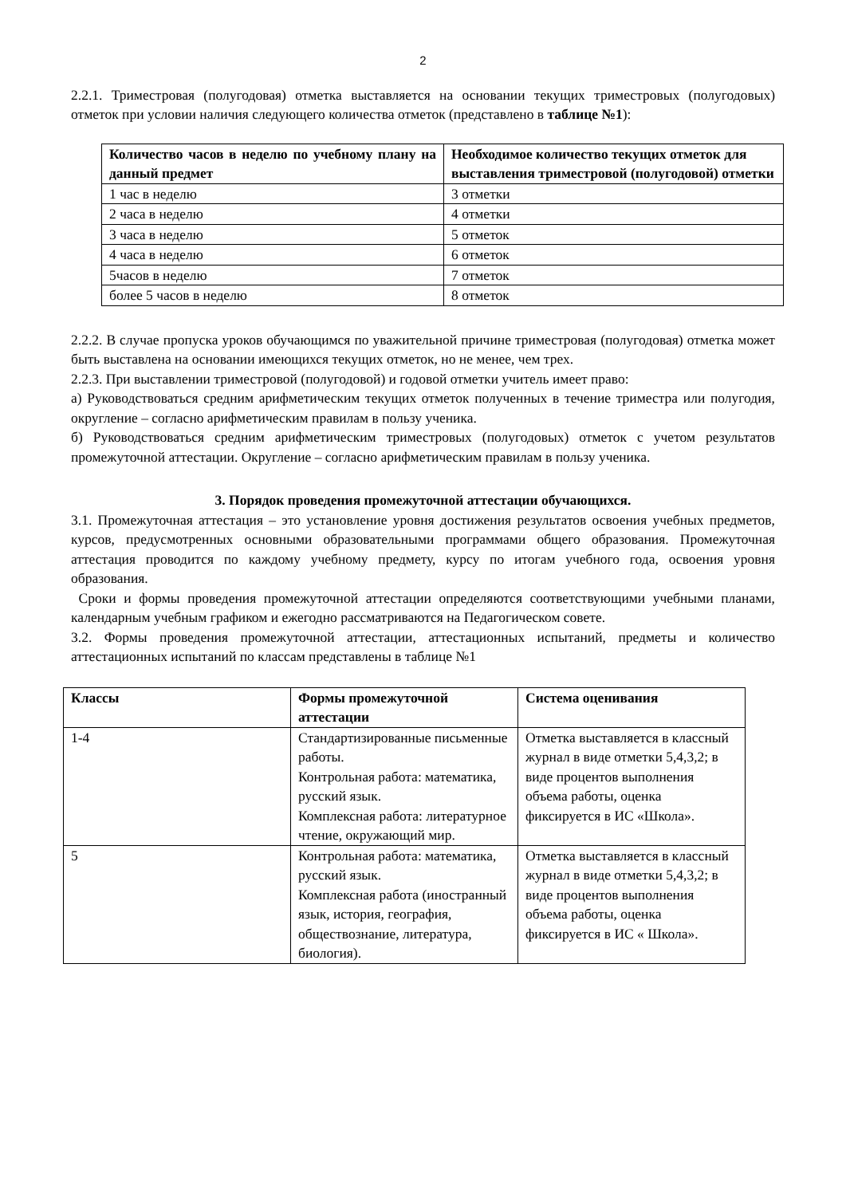2
2.2.1. Триместровая (полугодовая) отметка выставляется на основании текущих триместровых (полугодовых) отметок при условии наличия следующего количества отметок (представлено в таблице №1):
| Количество часов в неделю по учебному плану на данный предмет | Необходимое количество текущих отметок для выставления триместровой (полугодовой) отметки |
| --- | --- |
| 1 час в неделю | 3 отметки |
| 2 часа в неделю | 4 отметки |
| 3 часа в неделю | 5 отметок |
| 4 часа в неделю | 6 отметок |
| 5часов в неделю | 7 отметок |
| более 5 часов в неделю | 8 отметок |
2.2.2. В случае пропуска уроков обучающимся по уважительной причине триместровая (полугодовая) отметка может быть выставлена на основании имеющихся текущих отметок, но не менее, чем трех.
2.2.3. При выставлении триместровой (полугодовой) и годовой отметки учитель имеет право:
а) Руководствоваться средним арифметическим текущих отметок полученных в течение триместра или полугодия, округление – согласно арифметическим правилам в пользу ученика.
б) Руководствоваться средним арифметическим триместровых (полугодовых) отметок с учетом результатов промежуточной аттестации. Округление – согласно арифметическим правилам в пользу ученика.
3. Порядок проведения промежуточной аттестации обучающихся.
3.1. Промежуточная аттестация – это установление уровня достижения результатов освоения учебных предметов, курсов, предусмотренных основными образовательными программами общего образования. Промежуточная аттестация проводится по каждому учебному предмету, курсу по итогам учебного года, освоения уровня образования.
Сроки и формы проведения промежуточной аттестации определяются соответствующими учебными планами, календарным учебным графиком и ежегодно рассматриваются на Педагогическом совете.
3.2. Формы проведения промежуточной аттестации, аттестационных испытаний, предметы и количество аттестационных испытаний по классам представлены в таблице №1
| Классы | Формы промежуточной аттестации | Система оценивания |
| --- | --- | --- |
| 1-4 | Стандартизированные письменные работы. Контрольная работа: математика, русский язык. Комплексная работа: литературное чтение, окружающий мир. | Отметка выставляется в классный журнал в виде отметки 5,4,3,2; в виде процентов выполнения объема работы, оценка фиксируется в ИС «Школа». |
| 5 | Контрольная работа: математика, русский язык. Комплексная работа (иностранный язык, история, география, обществознание, литература, биология). | Отметка выставляется в классный журнал в виде отметки 5,4,3,2; в виде процентов выполнения объема работы, оценка фиксируется в ИС « Школа». |